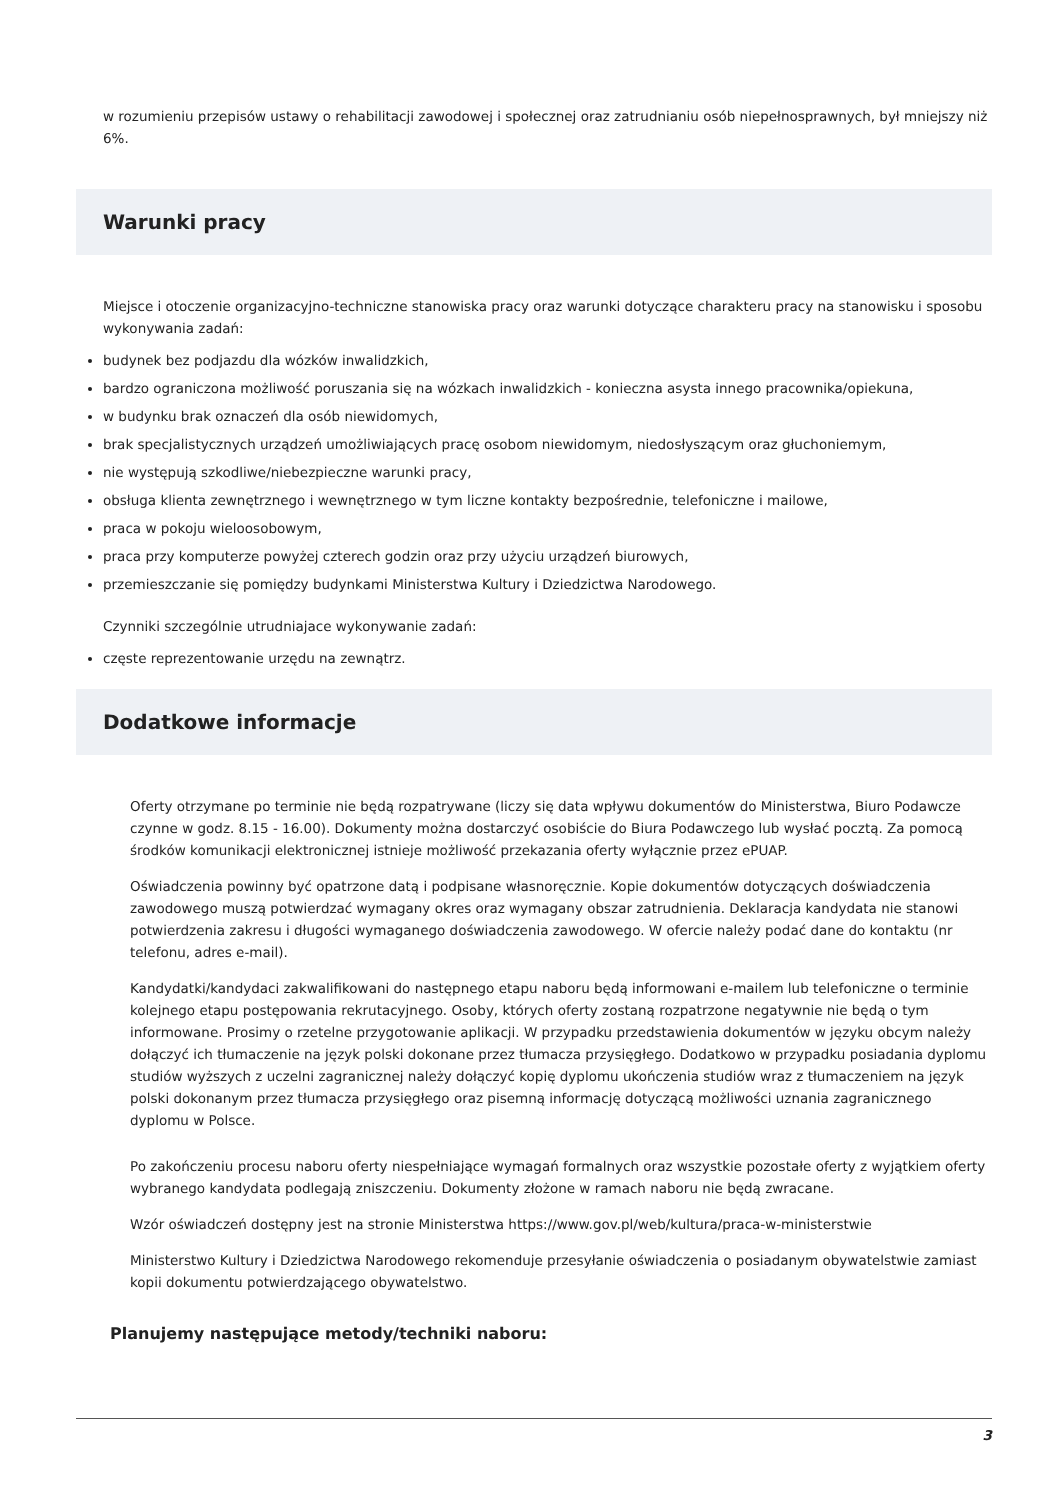w rozumieniu przepisów ustawy o rehabilitacji zawodowej i społecznej oraz zatrudnianiu osób niepełnosprawnych, był mniejszy niż 6%.
Warunki pracy
Miejsce i otoczenie organizacyjno-techniczne stanowiska pracy oraz warunki dotyczące charakteru pracy na stanowisku i sposobu wykonywania zadań:
budynek bez podjazdu dla wózków inwalidzkich,
bardzo ograniczona możliwość poruszania się na wózkach inwalidzkich - konieczna asysta innego pracownika/opiekuna,
w budynku brak oznaczeń dla osób niewidomych,
brak specjalistycznych urządzeń umożliwiających pracę osobom niewidomym, niedosłyszącym oraz głuchoniemym,
nie występują szkodliwe/niebezpieczne warunki pracy,
obsługa klienta zewnętrznego i wewnętrznego w tym liczne kontakty bezpośrednie, telefoniczne i mailowe,
praca w pokoju wieloosobowym,
praca przy komputerze powyżej czterech godzin oraz przy użyciu urządzeń biurowych,
przemieszczanie się pomiędzy budynkami Ministerstwa Kultury i Dziedzictwa Narodowego.
Czynniki szczególnie utrudniajace wykonywanie zadań:
częste reprezentowanie urzędu na zewnątrz.
Dodatkowe informacje
Oferty otrzymane po terminie nie będą rozpatrywane (liczy się data wpływu dokumentów do Ministerstwa, Biuro Podawcze czynne w godz. 8.15 - 16.00). Dokumenty można dostarczyć osobiście do Biura Podawczego lub wysłać pocztą. Za pomocą środków komunikacji elektronicznej istnieje możliwość przekazania oferty wyłącznie przez ePUAP.
Oświadczenia powinny być opatrzone datą i podpisane własnoręcznie. Kopie dokumentów dotyczących doświadczenia zawodowego muszą potwierdzać wymagany okres oraz wymagany obszar zatrudnienia. Deklaracja kandydata nie stanowi potwierdzenia zakresu i długości wymaganego doświadczenia zawodowego. W ofercie należy podać dane do kontaktu (nr telefonu, adres e-mail).
Kandydatki/kandydaci zakwalifikowani do następnego etapu naboru będą informowani e-mailem lub telefoniczne o terminie kolejnego etapu postępowania rekrutacyjnego. Osoby, których oferty zostaną rozpatrzone negatywnie nie będą o tym informowane. Prosimy o rzetelne przygotowanie aplikacji. W przypadku przedstawienia dokumentów w języku obcym należy dołączyć ich tłumaczenie na język polski dokonane przez tłumacza przysięgłego. Dodatkowo w przypadku posiadania dyplomu studiów wyższych z uczelni zagranicznej należy dołączyć kopię dyplomu ukończenia studiów wraz z tłumaczeniem na język polski dokonanym przez tłumacza przysięgłego oraz pisemną informację dotyczącą możliwości uznania zagranicznego dyplomu w Polsce.
Po zakończeniu procesu naboru oferty niespełniające wymagań formalnych oraz wszystkie pozostałe oferty z wyjątkiem oferty wybranego kandydata podlegają zniszczeniu. Dokumenty złożone w ramach naboru nie będą zwracane.
Wzór oświadczeń dostępny jest na stronie Ministerstwa https://www.gov.pl/web/kultura/praca-w-ministerstwie
Ministerstwo Kultury i Dziedzictwa Narodowego rekomenduje przesyłanie oświadczenia o posiadanym obywatelstwie zamiast kopii dokumentu potwierdzającego obywatelstwo.
Planujemy następujące metody/techniki naboru:
3